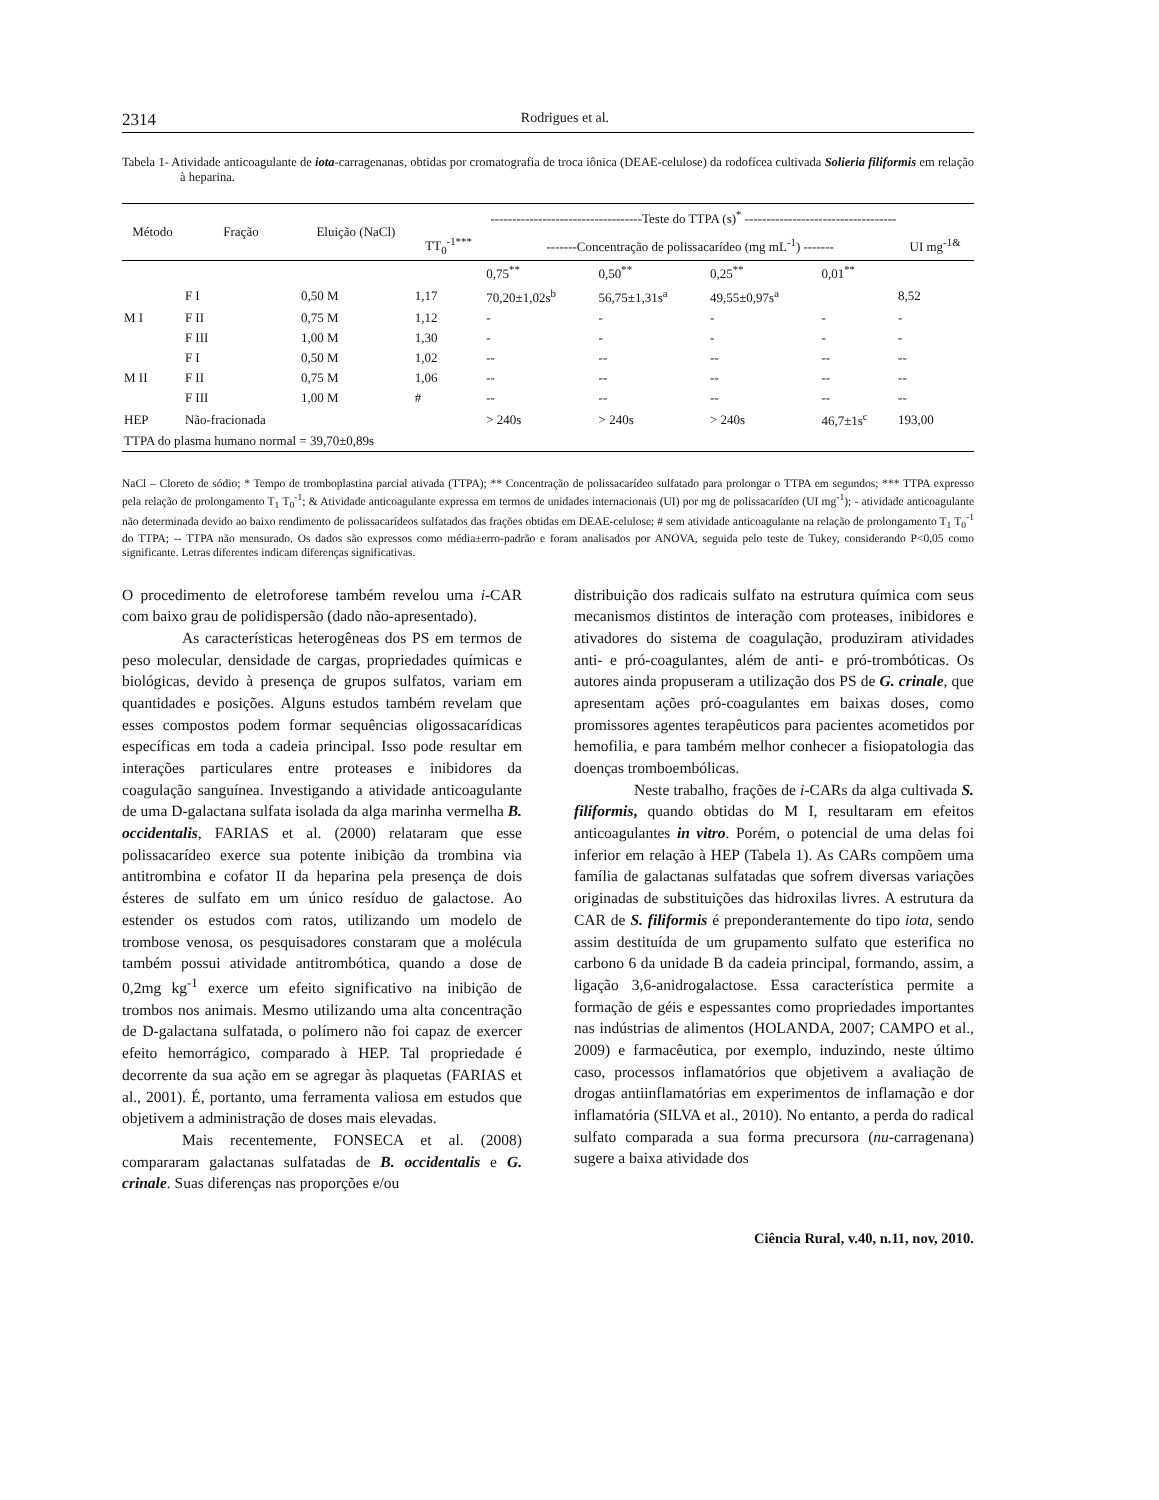2314 Rodrigues et al.
Tabela 1- Atividade anticoagulante de iota-carragenanas, obtidas por cromatografia de troca iônica (DEAE-celulose) da rodofícea cultivada Solieria filiformis em relação à heparina.
| Método | Fração | Eluição (NaCl) | -----------------------------------Teste do TTPA (s)<sup>*</sup> ----------------------------------- | | | | | |
| --- | --- | --- | --- | --- | --- | --- | --- | --- |
| | | | TT<sub>0</sub><sup>-1***</sup> | -------Concentração de polissacarídeo (mg mL<sup>-1</sup>) ------- | | | | UI mg<sup>-1&</sup> |
| | | | | 0,75<sup>**</sup> | 0,50<sup>**</sup> | 0,25<sup>**</sup> | 0,01<sup>**</sup> | |
| | F I | 0,50 M | 1,17 | 70,20±1,02s<sup>b</sup> | 56,75±1,31s<sup>a</sup> | 49,55±0,97s<sup>a</sup> | | 8,52 |
| M I | F II | 0,75 M | 1,12 | - | - | - | - | - |
| | F III | 1,00 M | 1,30 | - | - | - | - | - |
| | F I | 0,50 M | 1,02 | -- | -- | -- | -- | -- |
| M II | F II | 0,75 M | 1,06 | -- | -- | -- | -- | -- |
| | F III | 1,00 M | # | -- | -- | -- | -- | -- |
| HEP | Não-fracionada | | | > 240s | > 240s | > 240s | 46,7±1s<sup>c</sup> | 193,00 |
| TTPA do plasma humano normal = 39,70±0,89s | | | | | | | | |
NaCl – Cloreto de sódio; * Tempo de tromboplastina parcial ativada (TTPA); ** Concentração de polissacarídeo sulfatado para prolongar o TTPA em segundos; *** TTPA expresso pela relação de prolongamento T<sub>1</sub> T<sub>0</sub><sup>-1</sup>; & Atividade anticoagulante expressa em termos de unidades internacionais (UI) por mg de polissacarídeo (UI mg<sup>-1</sup>); - atividade anticoagulante não determinada devido ao baixo rendimento de polissacarídeos sulfatados das frações obtidas em DEAE-celulose; # sem atividade anticoagulante na relação de prolongamento T<sub>1</sub> T<sub>0</sub><sup>-1</sup> do TTPA; -- TTPA não mensurado. Os dados são expressos como média±erro-padrão e foram analisados por ANOVA, seguida pelo teste de Tukey, considerando P<0,05 como significante. Letras diferentes indicam diferenças significativas.
O procedimento de eletroforese também revelou uma i-CAR com baixo grau de polidispersão (dado não-apresentado).
As características heterogêneas dos PS em termos de peso molecular, densidade de cargas, propriedades químicas e biológicas, devido à presença de grupos sulfatos, variam em quantidades e posições. Alguns estudos também revelam que esses compostos podem formar sequências oligossacarídicas específicas em toda a cadeia principal. Isso pode resultar em interações particulares entre proteases e inibidores da coagulação sanguínea. Investigando a atividade anticoagulante de uma D-galactana sulfata isolada da alga marinha vermelha B. occidentalis, FARIAS et al. (2000) relataram que esse polissacarídeo exerce sua potente inibição da trombina via antitrombina e cofator II da heparina pela presença de dois ésteres de sulfato em um único resíduo de galactose. Ao estender os estudos com ratos, utilizando um modelo de trombose venosa, os pesquisadores constaram que a molécula também possui atividade antitrombótica, quando a dose de 0,2mg kg<sup>-1</sup> exerce um efeito significativo na inibição de trombos nos animais. Mesmo utilizando uma alta concentração de D-galactana sulfatada, o polímero não foi capaz de exercer efeito hemorrágico, comparado à HEP. Tal propriedade é decorrente da sua ação em se agregar às plaquetas (FARIAS et al., 2001). É, portanto, uma ferramenta valiosa em estudos que objetivem a administração de doses mais elevadas.
Mais recentemente, FONSECA et al. (2008) compararam galactanas sulfatadas de B. occidentalis e G. crinale. Suas diferenças nas proporções e/ou
distribuição dos radicais sulfato na estrutura química com seus mecanismos distintos de interação com proteases, inibidores e ativadores do sistema de coagulação, produziram atividades anti- e pró-coagulantes, além de anti- e pró-trombóticas. Os autores ainda propuseram a utilização dos PS de G. crinale, que apresentam ações pró-coagulantes em baixas doses, como promissores agentes terapêuticos para pacientes acometidos por hemofilia, e para também melhor conhecer a fisiopatologia das doenças tromboembólicas.
Neste trabalho, frações de i-CARs da alga cultivada S. filiformis, quando obtidas do M I, resultaram em efeitos anticoagulantes in vitro. Porém, o potencial de uma delas foi inferior em relação à HEP (Tabela 1). As CARs compõem uma família de galactanas sulfatadas que sofrem diversas variações originadas de substituições das hidroxilas livres. A estrutura da CAR de S. filiformis é preponderantemente do tipo iota, sendo assim destituída de um grupamento sulfato que esterifica no carbono 6 da unidade B da cadeia principal, formando, assim, a ligação 3,6-anidrogalactose. Essa característica permite a formação de géis e espessantes como propriedades importantes nas indústrias de alimentos (HOLANDA, 2007; CAMPO et al., 2009) e farmacêutica, por exemplo, induzindo, neste último caso, processos inflamatórios que objetivem a avaliação de drogas antiinflamatórias em experimentos de inflamação e dor inflamatória (SILVA et al., 2010). No entanto, a perda do radical sulfato comparada a sua forma precursora (nu-carragenana) sugere a baixa atividade dos
Ciência Rural, v.40, n.11, nov, 2010.